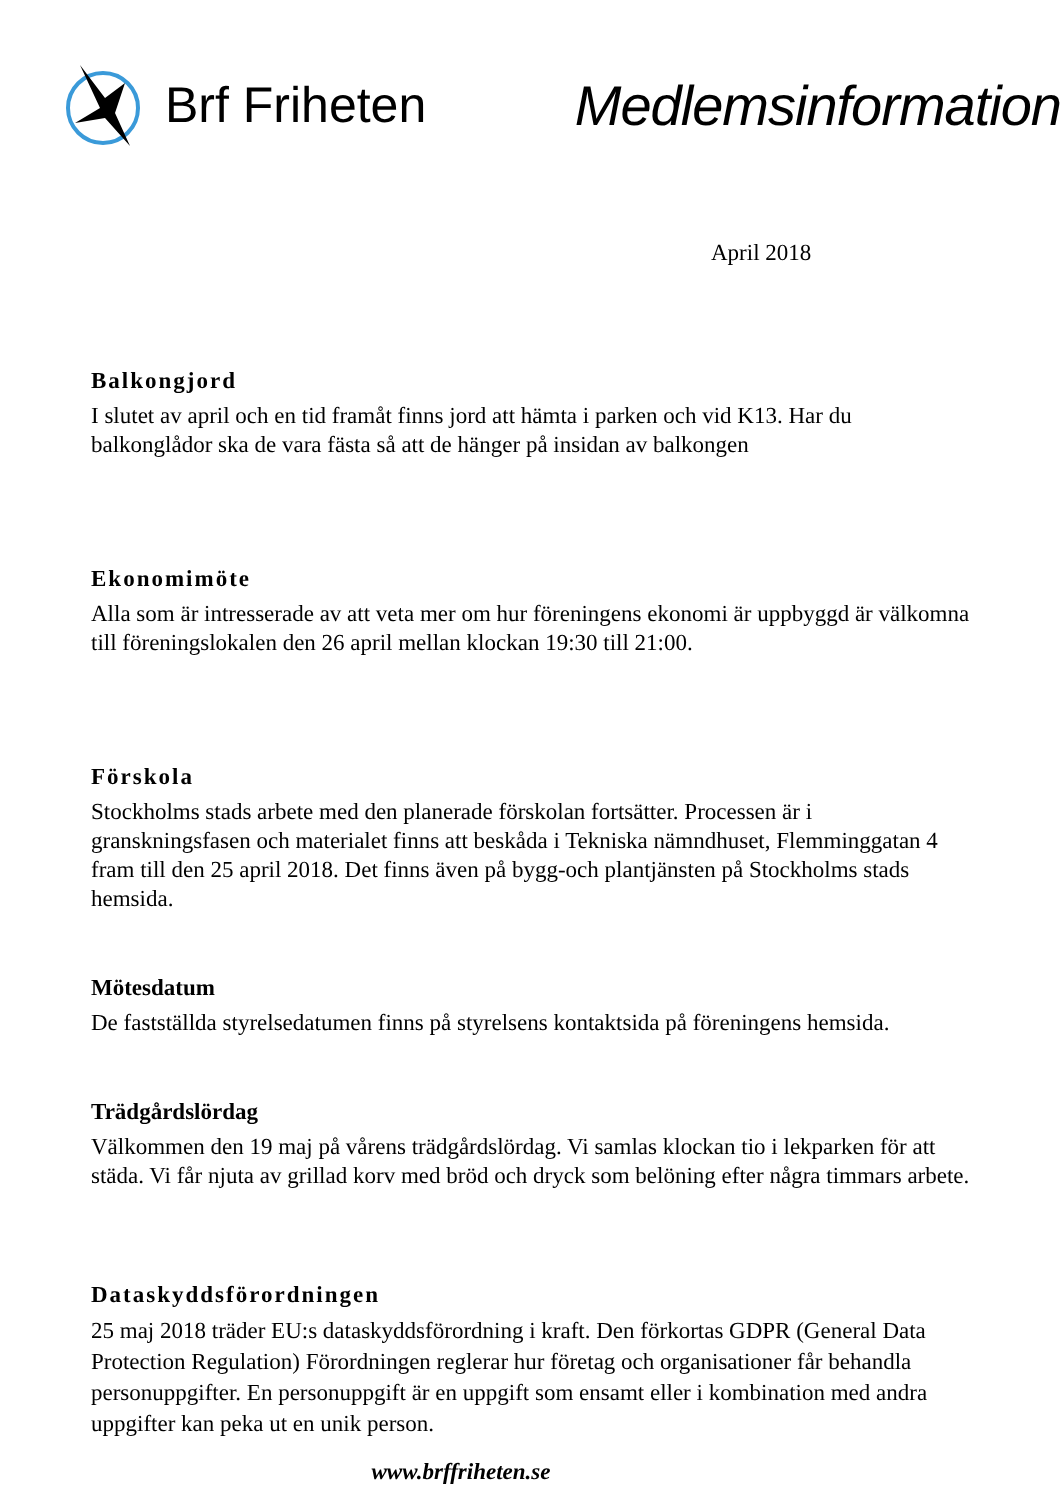Brf Friheten Medlemsinformation
April 2018
Balkongjord
I slutet av april och en tid framåt finns jord att hämta i parken och vid K13. Har du balkonglådor ska de vara fästa så att de hänger på insidan av balkongen
Ekonomimöte
Alla som är intresserade av att veta mer om hur föreningens ekonomi är uppbyggd är välkomna till föreningslokalen den 26 april mellan klockan 19:30 till 21:00.
Förskola
Stockholms stads arbete med den planerade förskolan fortsätter. Processen är i granskningsfasen och materialet finns att beskåda i Tekniska nämndhuset, Flemminggatan 4 fram till den 25 april 2018. Det finns även på bygg-och plantjänsten på Stockholms stads hemsida.
Mötesdatum
De fastställda styrelsedatumen finns på styrelsens kontaktsida på föreningens hemsida.
Trädgårdslördag
Välkommen den 19 maj på vårens trädgårdslördag. Vi samlas klockan tio i lekparken för att städa. Vi får njuta av grillad korv med bröd och dryck som belöning efter några timmars arbete.
Dataskyddsförordningen
25 maj 2018 träder EU:s dataskyddsförordning i kraft. Den förkortas GDPR (General Data Protection Regulation) Förordningen reglerar hur företag och organisationer får behandla personuppgifter. En personuppgift är en uppgift som ensamt eller i kombination med andra uppgifter kan peka ut en unik person.
www.brffriheten.se